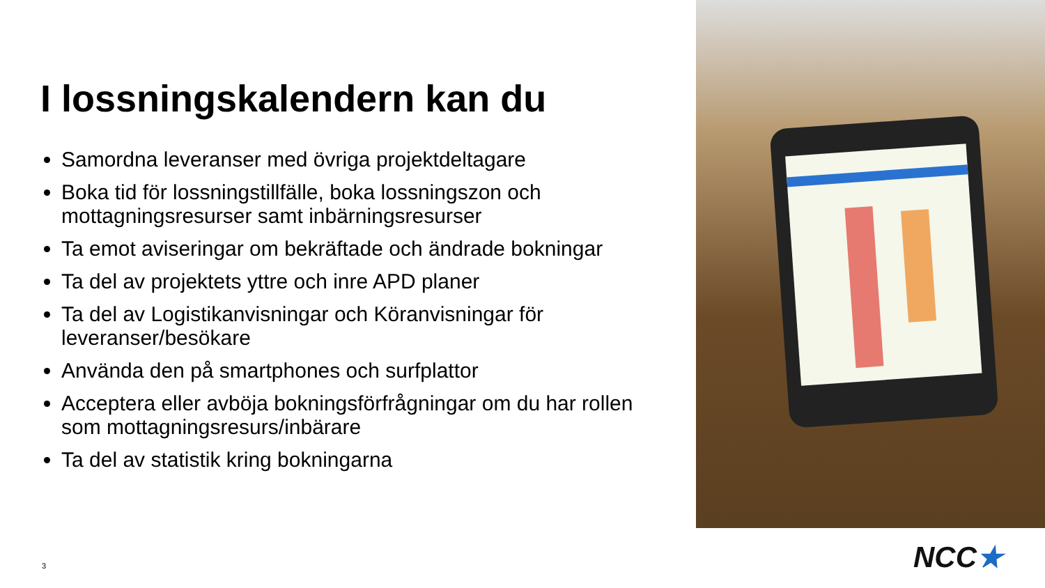I lossningskalendern kan du
Samordna leveranser med övriga projektdeltagare
Boka tid för lossningstillfälle, boka lossningszon och mottagningsresurser samt inbärningsresurser
Ta emot aviseringar om bekräftade och ändrade bokningar
Ta del av projektets yttre och inre APD planer
Ta del av Logistikanvisningar och Köranvisningar för leveranser/besökare
Använda den på smartphones och surfplattor
Acceptera eller avböja bokningsförfrågningar om du har rollen som mottagningsresurs/inbärare
Ta del av statistik kring bokningarna
3 NCC★